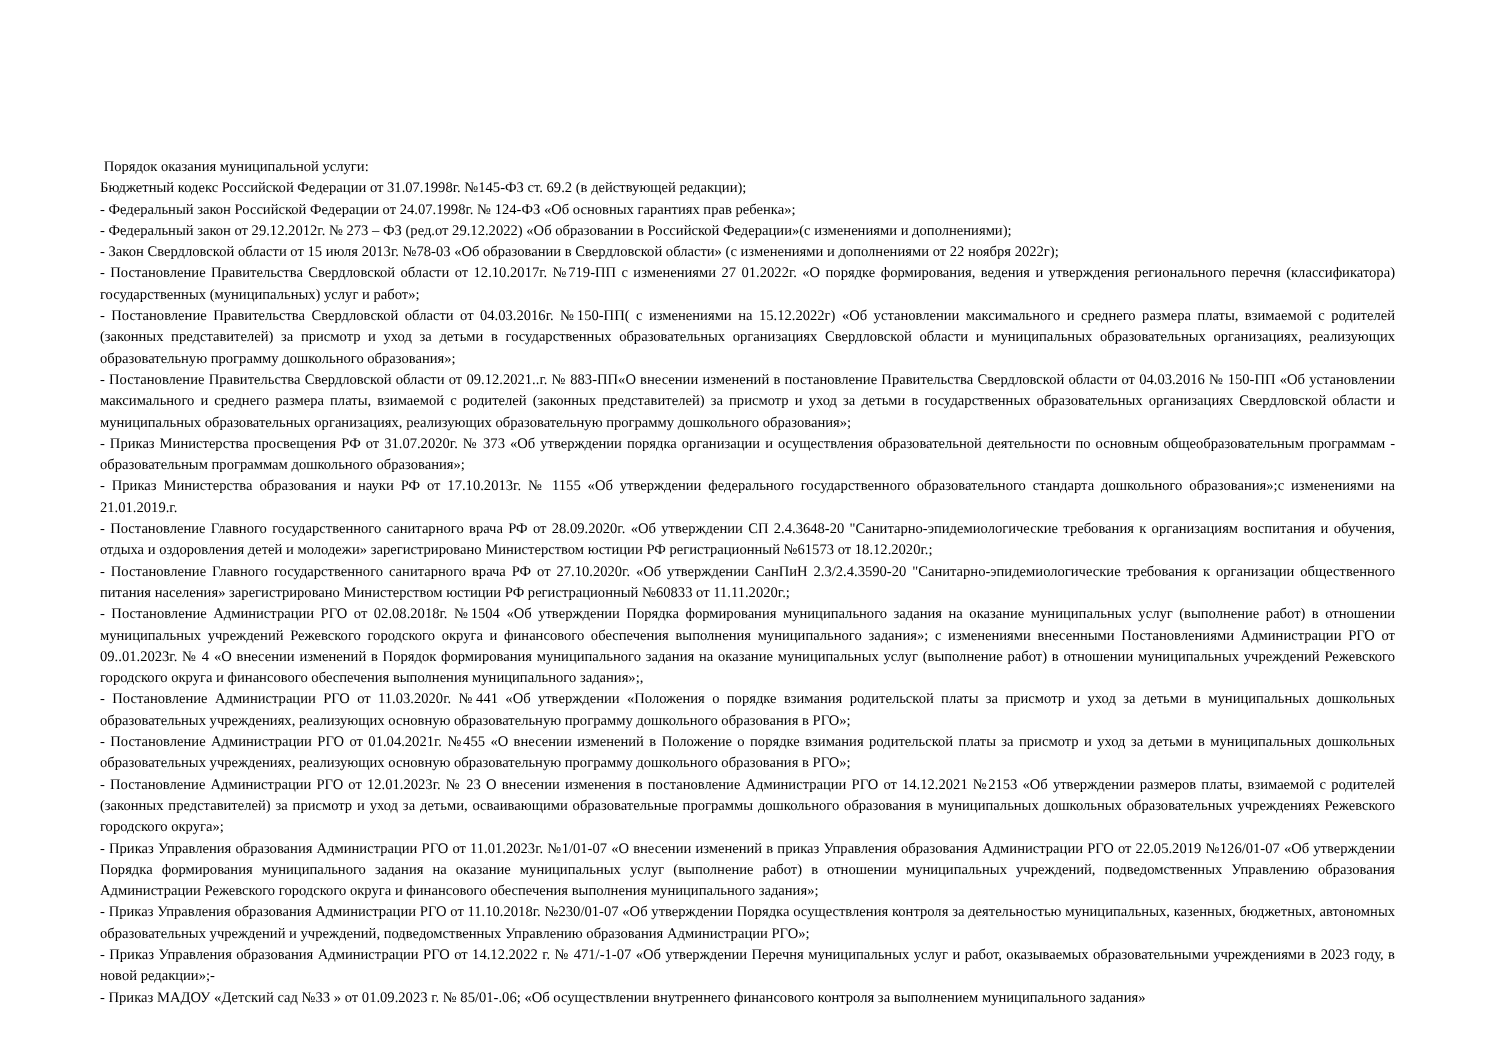Порядок оказания муниципальной услуги:
Бюджетный кодекс Российской Федерации от 31.07.1998г. №145-ФЗ ст. 69.2 (в действующей редакции);
- Федеральный закон Российской Федерации от 24.07.1998г. № 124-ФЗ «Об основных гарантиях прав ребенка»;
- Федеральный закон от 29.12.2012г. № 273 – ФЗ (ред.от 29.12.2022) «Об образовании в Российской Федерации»(с изменениями и дополнениями);
- Закон Свердловской области от 15 июля 2013г. №78-03 «Об образовании в Свердловской области» (с изменениями и дополнениями от 22 ноября 2022г);
- Постановление Правительства Свердловской области от 12.10.2017г. №719-ПП с изменениями 27 01.2022г. «О порядке формирования, ведения и утверждения регионального перечня (классификатора) государственных (муниципальных) услуг и работ»;
- Постановление Правительства Свердловской области от 04.03.2016г. №150-ПП( с изменениями на 15.12.2022г) «Об установлении максимального и среднего размера платы, взимаемой с родителей (законных представителей) за присмотр и уход за детьми в государственных образовательных организациях Свердловской области и муниципальных образовательных организациях, реализующих образовательную программу дошкольного образования»;
- Постановление Правительства Свердловской области от 09.12.2021..г. № 883-ПП«О внесении изменений в постановление Правительства Свердловской области от 04.03.2016 № 150-ПП «Об установлении максимального и среднего размера платы, взимаемой с родителей (законных представителей) за присмотр и уход за детьми в государственных образовательных организациях Свердловской области и муниципальных образовательных организациях, реализующих образовательную программу дошкольного образования»;
- Приказ Министерства просвещения РФ от 31.07.2020г. № 373 «Об утверждении порядка организации и осуществления образовательной деятельности по основным общеобразовательным программам - образовательным программам дошкольного образования»;
- Приказ Министерства образования и науки РФ от 17.10.2013г. № 1155 «Об утверждении федерального государственного образовательного стандарта дошкольного образования»;с изменениями на 21.01.2019.г.
- Постановление Главного государственного санитарного врача РФ от 28.09.2020г. «Об утверждении СП 2.4.3648-20 "Санитарно-эпидемиологические требования к организациям воспитания и обучения, отдыха и оздоровления детей и молодежи» зарегистрировано Министерством юстиции РФ регистрационный №61573 от 18.12.2020г.;
- Постановление Главного государственного санитарного врача РФ от 27.10.2020г. «Об утверждении СанПиН 2.3/2.4.3590-20 "Санитарно-эпидемиологические требования к организации общественного питания населения» зарегистрировано Министерством юстиции РФ регистрационный №60833 от 11.11.2020г.;
- Постановление Администрации РГО от 02.08.2018г. №1504 «Об утверждении Порядка формирования муниципального задания на оказание муниципальных услуг (выполнение работ) в отношении муниципальных учреждений Режевского городского округа и финансового обеспечения выполнения муниципального задания»; с изменениями внесенными Постановлениями Администрации РГО от 09..01.2023г. № 4 «О внесении изменений в Порядок формирования муниципального задания на оказание муниципальных услуг (выполнение работ) в отношении муниципальных учреждений Режевского городского округа и финансового обеспечения выполнения муниципального задания»;,
- Постановление Администрации РГО от 11.03.2020г. №441 «Об утверждении «Положения о порядке взимания родительской платы за присмотр и уход за детьми в муниципальных дошкольных образовательных учреждениях, реализующих основную образовательную программу дошкольного образования в РГО»;
- Постановление Администрации РГО от 01.04.2021г. №455 «О внесении изменений в Положение о порядке взимания родительской платы за присмотр и уход за детьми в муниципальных дошкольных образовательных учреждениях, реализующих основную образовательную программу дошкольного образования в РГО»;
- Постановление Администрации РГО от 12.01.2023г. № 23 О внесении изменения в постановление Администрации РГО от 14.12.2021 №2153 «Об утверждении размеров платы, взимаемой с родителей (законных представителей) за присмотр и уход за детьми, осваивающими образовательные программы дошкольного образования в муниципальных дошкольных образовательных учреждениях Режевского городского округа»;
- Приказ Управления образования Администрации РГО от 11.01.2023г. №1/01-07 «О внесении изменений в приказ Управления образования Администрации РГО от 22.05.2019 №126/01-07 «Об утверждении Порядка формирования муниципального задания на оказание муниципальных услуг (выполнение работ) в отношении муниципальных учреждений, подведомственных Управлению образования Администрации Режевского городского округа и финансового обеспечения выполнения муниципального задания»;
- Приказ Управления образования Администрации РГО от 11.10.2018г. №230/01-07 «Об утверждении Порядка осуществления контроля за деятельностью муниципальных, казенных, бюджетных, автономных образовательных учреждений и учреждений, подведомственных Управлению образования Администрации РГО»;
- Приказ Управления образования Администрации РГО от 14.12.2022 г. № 471/-1-07 «Об утверждении Перечня муниципальных услуг и работ, оказываемых образовательными учреждениями в 2023 году, в новой редакции»;-
- Приказ МАДОУ «Детский сад №33 » от 01.09.2023 г. № 85/01-.06; «Об осуществлении внутреннего финансового контроля за выполнением муниципального задания»